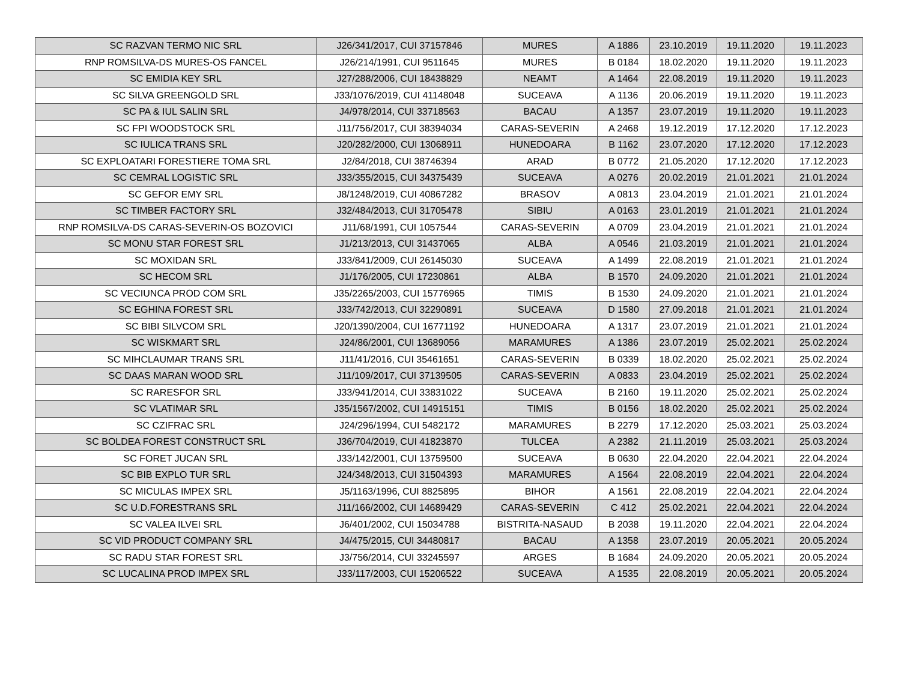| SC RAZVAN TERMO NIC SRL | J26/341/2017, CUI 37157846 | MURES | A 1886 | 23.10.2019 | 19.11.2020 | 19.11.2023 |
| RNP ROMSILVA-DS MURES-OS FANCEL | J26/214/1991, CUI 9511645 | MURES | B 0184 | 18.02.2020 | 19.11.2020 | 19.11.2023 |
| SC EMIDIA KEY SRL | J27/288/2006, CUI 18438829 | NEAMT | A 1464 | 22.08.2019 | 19.11.2020 | 19.11.2023 |
| SC SILVA GREENGOLD SRL | J33/1076/2019, CUI 41148048 | SUCEAVA | A 1136 | 20.06.2019 | 19.11.2020 | 19.11.2023 |
| SC PA & IUL SALIN SRL | J4/978/2014, CUI 33718563 | BACAU | A 1357 | 23.07.2019 | 19.11.2020 | 19.11.2023 |
| SC FPI WOODSTOCK SRL | J11/756/2017, CUI 38394034 | CARAS-SEVERIN | A 2468 | 19.12.2019 | 17.12.2020 | 17.12.2023 |
| SC IULICA TRANS SRL | J20/282/2000, CUI 13068911 | HUNEDOARA | B 1162 | 23.07.2020 | 17.12.2020 | 17.12.2023 |
| SC EXPLOATARI FORESTIERE TOMA SRL | J2/84/2018, CUI 38746394 | ARAD | B 0772 | 21.05.2020 | 17.12.2020 | 17.12.2023 |
| SC CEMRAL LOGISTIC SRL | J33/355/2015, CUI 34375439 | SUCEAVA | A 0276 | 20.02.2019 | 21.01.2021 | 21.01.2024 |
| SC GEFOR EMY SRL | J8/1248/2019, CUI 40867282 | BRASOV | A 0813 | 23.04.2019 | 21.01.2021 | 21.01.2024 |
| SC TIMBER FACTORY SRL | J32/484/2013, CUI 31705478 | SIBIU | A 0163 | 23.01.2019 | 21.01.2021 | 21.01.2024 |
| RNP ROMSILVA-DS CARAS-SEVERIN-OS BOZOVICI | J11/68/1991, CUI 1057544 | CARAS-SEVERIN | A 0709 | 23.04.2019 | 21.01.2021 | 21.01.2024 |
| SC MONU STAR FOREST SRL | J1/213/2013, CUI 31437065 | ALBA | A 0546 | 21.03.2019 | 21.01.2021 | 21.01.2024 |
| SC MOXIDAN SRL | J33/841/2009, CUI 26145030 | SUCEAVA | A 1499 | 22.08.2019 | 21.01.2021 | 21.01.2024 |
| SC HECOM SRL | J1/176/2005, CUI 17230861 | ALBA | B 1570 | 24.09.2020 | 21.01.2021 | 21.01.2024 |
| SC VECIUNCA PROD COM SRL | J35/2265/2003, CUI 15776965 | TIMIS | B 1530 | 24.09.2020 | 21.01.2021 | 21.01.2024 |
| SC EGHINA FOREST SRL | J33/742/2013, CUI 32290891 | SUCEAVA | D 1580 | 27.09.2018 | 21.01.2021 | 21.01.2024 |
| SC BIBI SILVCOM SRL | J20/1390/2004, CUI 16771192 | HUNEDOARA | A 1317 | 23.07.2019 | 21.01.2021 | 21.01.2024 |
| SC WISKMART SRL | J24/86/2001, CUI 13689056 | MARAMURES | A 1386 | 23.07.2019 | 25.02.2021 | 25.02.2024 |
| SC MIHCLAUMAR TRANS SRL | J11/41/2016, CUI 35461651 | CARAS-SEVERIN | B 0339 | 18.02.2020 | 25.02.2021 | 25.02.2024 |
| SC DAAS MARAN WOOD SRL | J11/109/2017, CUI 37139505 | CARAS-SEVERIN | A 0833 | 23.04.2019 | 25.02.2021 | 25.02.2024 |
| SC RARESFOR SRL | J33/941/2014, CUI 33831022 | SUCEAVA | B 2160 | 19.11.2020 | 25.02.2021 | 25.02.2024 |
| SC VLATIMAR SRL | J35/1567/2002, CUI 14915151 | TIMIS | B 0156 | 18.02.2020 | 25.02.2021 | 25.02.2024 |
| SC CZIFRAC SRL | J24/296/1994, CUI 5482172 | MARAMURES | B 2279 | 17.12.2020 | 25.03.2021 | 25.03.2024 |
| SC BOLDEA FOREST CONSTRUCT SRL | J36/704/2019, CUI 41823870 | TULCEA | A 2382 | 21.11.2019 | 25.03.2021 | 25.03.2024 |
| SC FORET JUCAN SRL | J33/142/2001, CUI 13759500 | SUCEAVA | B 0630 | 22.04.2020 | 22.04.2021 | 22.04.2024 |
| SC BIB EXPLO TUR SRL | J24/348/2013, CUI 31504393 | MARAMURES | A 1564 | 22.08.2019 | 22.04.2021 | 22.04.2024 |
| SC MICULAS IMPEX SRL | J5/1163/1996, CUI 8825895 | BIHOR | A 1561 | 22.08.2019 | 22.04.2021 | 22.04.2024 |
| SC U.D.FORESTRANS SRL | J11/166/2002, CUI 14689429 | CARAS-SEVERIN | C 412 | 25.02.2021 | 22.04.2021 | 22.04.2024 |
| SC VALEA ILVEI SRL | J6/401/2002, CUI 15034788 | BISTRITA-NASAUD | B 2038 | 19.11.2020 | 22.04.2021 | 22.04.2024 |
| SC VID PRODUCT COMPANY SRL | J4/475/2015, CUI 34480817 | BACAU | A 1358 | 23.07.2019 | 20.05.2021 | 20.05.2024 |
| SC RADU STAR FOREST SRL | J3/756/2014, CUI 33245597 | ARGES | B 1684 | 24.09.2020 | 20.05.2021 | 20.05.2024 |
| SC LUCALINA PROD IMPEX SRL | J33/117/2003, CUI 15206522 | SUCEAVA | A 1535 | 22.08.2019 | 20.05.2021 | 20.05.2024 |